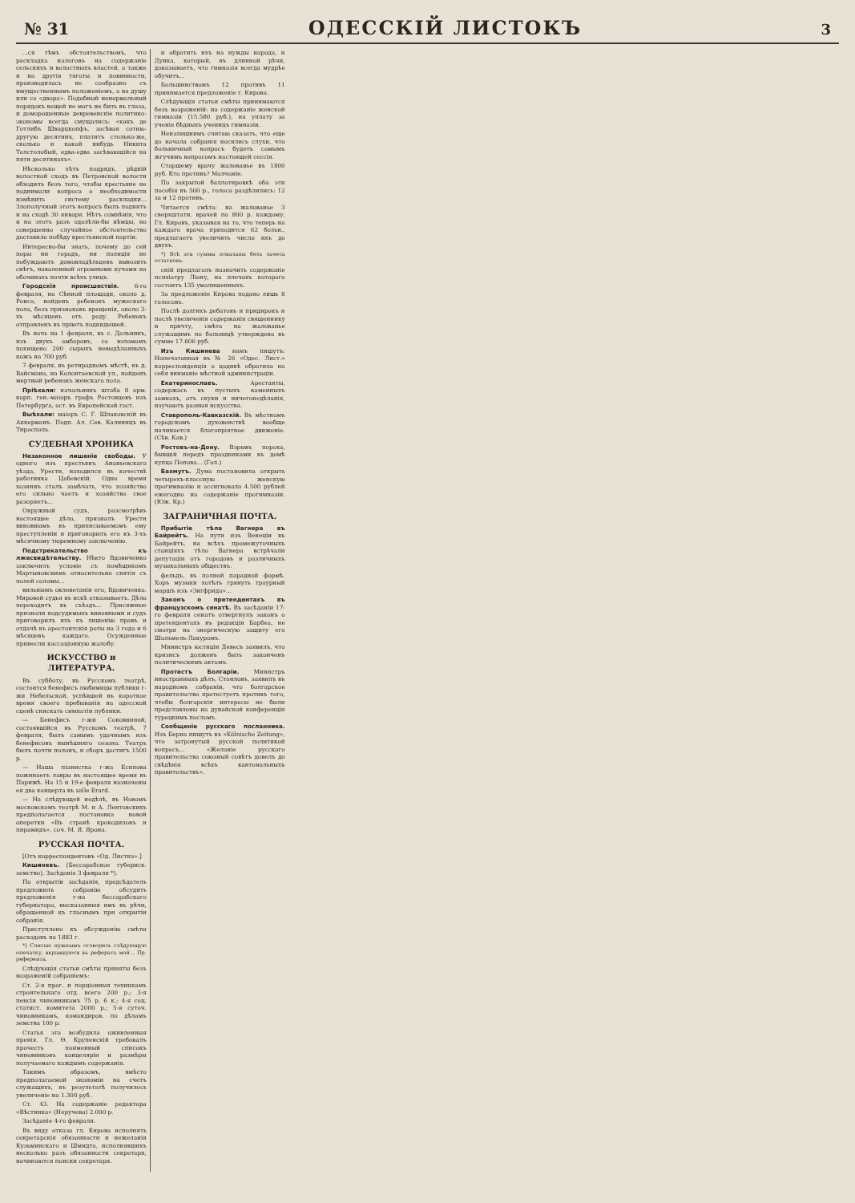№ 31 ОДЕССКІЙ ЛИСТОКЪ 3
...ся тѣмъ обстоятельствомъ, что раскладка налоговъ на содержаніе сельскихъ и волостныхъ властей, а также и на другія тяготы и повинности, производилась не сообразно съ имущественнымъ положеніемъ, а на душу или со «двора». Подобный ненормальный порядокъ вещей не могъ не бить въ глаза, и доморощенные девревенскіе политико-экономы всегда смущались: «какъ де Готлибъ Шварцкопфъ, засѣвая сотню-другую десятинъ, платитъ столько-же, сколько и какой нибудь Никита Толстолобый, едва-едва засѣвающійся на пяти десятинахъ».
Нѣсколько лѣтъ подрядъ, рѣдкій волостной сходъ въ Петровской волости обходилъ безъ того, чтобы крестьяне не поднимали вопроса о необходимости измѣнить систему раскладки... Злополучный этотъ вопросъ былъ поднятъ и на сходѣ 30 января. Нѣтъ сомнѣнія, что и на этотъ разъ одолѣли-бы нѣмцы, но совершенно случайное обстоятельство доставило побѣду крестьянской партіи.
Интересно-бы знать, почему до сей поры ни городъ, ни полиція не побуждаютъ домовладѣльцевъ вывозить снѣгъ, наваленный огромными кучами на обочинахъ почти всѣхъ улицъ.
Городскія происшествія. 6-го февраля, на Сѣнной площади, около д. Роиса, найденъ ребенокъ мужескаго пола, безъ признаковъ крещенія, около 3-хъ мѣсяцевъ отъ роду. Ребенокъ отправленъ въ пріютъ подкидышей.
Въ ночь на 1 февраля, въ с. Дальникъ, изъ двухъ амбаровъ, со взломомъ похищено 200 сырыхъ невыдѣланныхъ кожъ на 700 руб.
7 февраля, въ ретирадномъ мѣстѣ, въ д. Вайсмана, на Колонтаевской ул., найденъ мертвый ребенокъ женскаго пола.
Пріѣхали: начальникъ штаба 8 арм. корп. ген.-маіоръ графъ Ростовцевъ изъ Петербурга, ост. въ Европейской гост.
Выѣхали: маіоръ С. Г. Шпаковскій въ Аккерманъ. Подп. Ал. Сев. Калиницъ въ Тирасполь.
СУДЕБНАЯ ХРОНИКА
Незаконное лишеніе свободы. У одного изъ крестьянъ Ананьевскаго уѣзда, Урести, находился въ качествѣ работника Цобевскій. Одно время хозяинъ сталъ замѣчать, что хозяйство его сильно чаетъ и хозяйство свое разоряетъ...
Окружный судъ, разсмотрѣвъ настоящее дѣло, призналъ Урести виновнымъ въ приписываемомъ ему преступленіи и приговорилъ его къ 3-хъ мѣсячному тюремному заключенію.
Подстрекательство къ лжесвидѣтельству. Нѣкто Вдовиченко заключилъ условіе съ помѣщикомъ Мартыновскимъ относительно снятія съ полей соломы...
вильнымъ оклеветаніи его, Вдовиченко. Мировой судья въ искѣ отказываетъ. Дѣло переходитъ въ съѣздъ... Присяжные признали подсудимыхъ виновными и судъ приговорилъ ихъ къ лишенію правъ и отдачѣ въ арестантскія роты на 3 года и 6 мѣсяцевъ каждаго. Осужденные принесли кассаціонную жалобу.
ИСКУССТВО и ЛИТЕРАТУРА.
Въ субботу, въ Русскомъ театрѣ, состоится бенефисъ любимицы публики г-жи Небельской, успѣвшей въ короткое время своего пребыванія на одесской сценѣ снискать симпатіи публики.
— Бенефисъ г-жи Соковниной, состоявшійся въ Русскомъ театрѣ, 7 февраля, былъ самымъ удачнымъ изъ бенефисовъ нынѣшняго сезона. Театръ былъ почти полонъ, и сборъ достигъ 1500 р.
— Наша піанистка г-жа Есипова пожинаетъ лавры въ настоящее время въ Парижѣ. На 15 и 19-е февраля назначены ея два концерта въ salle Erard.
— На слѣдующей недѣлѣ, въ Новомъ московскомъ театрѣ М. и А. Лентовскихъ предполагается постановка новой оперетки «Въ странѣ крокодиловъ и пирамидъ», соч. М. Я. Ярона.
РУССКАЯ ПОЧТА.
[Отъ корреспондентовъ «Од. Листка».]
Кишиневъ. (Бессарабское губернск. земство). Засѣданіе 3 февраля *).
По открытіи засѣданія, предсѣдатель предложилъ собранію обсудить предложенія г-на бессарабскаго губернатора, высказанныя имъ въ рѣчи, обращенной къ гласнымъ при открытіи собранія.
Приступлено къ обсужденію смѣты расходовъ на 1883 г.
*) Считаю нужнымъ оговорить слѣдующую опечатку, вкравшуюся въ рефератъ мой... Пр. референта.
Слѣдующія статьи смѣты приняты безъ возраженій собраніемъ:
Ст. 2-я прог. и порціонныя техникамъ строительнаго отд. всего 200 р.; 3-я пенсіи чиновникамъ 75 р. 6 к.; 4-я соц. статист. комитета 2000 р.; 5-я суточ. чиновникамъ, командиров. по дѣламъ земства 100 р.
Статья эта возбудила оживленныя пренія. Гл. Ѳ. Крупенскій требовалъ прочесть поименный списокъ чиновниковъ канцеляріи и размѣры получаемаго каждымъ содержанія.
Такимъ образомъ, вмѣсто предполагаемой экономіи на счетъ служащихъ, въ результатѣ получилось увеличеніе на 1.300 руб.
Ст. 43. На содержаніе редактора «Вѣстника» (Неручева) 2.000 р.
Засѣданіе 4-го февраля.
Въ виду отказа гл. Кирова исполнять секретарскія обязанности и нежеланія Кузьминскаго и Шмидта, исполнявшихъ несколько разъ обязанности секретаря, начинаются поиски секретаря.
и обратить ихъ на нужды народа, и Дунка, который, въ длинной рѣчи, доказываетъ, что гимназія всегда мудрѣе обучитъ...
Большинствомъ 12 противъ 11 принимается предложеніе г. Кирова.
Слѣдующія статьи смѣты принимаются безъ возраженій: на содержаніе женской гимназіи (15.580 руб.), на уплату за ученіе бѣдныхъ ученицъ гимназіи.
Неизлишнимъ считаю сказать, что еще до начала собранія носились слухи, что больничный вопросъ будетъ самымъ жгучимъ вопросомъ настоящей сессіи.
Старшему врачу жалованье въ 1800 руб. Кто противъ? Молчаніе.
По закрытой баллотировкѣ оба эти пособія въ 500 р., голоса раздѣлились: 12 за и 12 противъ.
Читается смѣта: на жалованье 3 сверхштатн. врачей по 800 р. каждому. Гл. Кировъ, указывая на то, что теперь на каждаго врача приходится 62 больн., предлагаетъ увеличить число ихъ до двухъ.
*) Всѣ эти суммы показаны безъ зачета остатковъ.
сній предлагалъ назначить содержаніе психіатру Ліону, на плечахъ котораго состоитъ 135 умалишенныхъ.
За предложеніе Кирова подано лишь 8 голосовъ.
Послѣ долгихъ дебатовъ и придирокъ и послѣ увеличенія содержанія священнику и причту, смѣта на жалованье служащимъ по больницѣ утверждена въ сумме 17.606 руб.
Изъ Кишинева намъ пишутъ: Напечатанная въ № 26 «Одес. Лист.» корреспонденція о цадикѣ обратила на себя вниманіе мѣстной администраціи.
Екатеринославъ. Арестанты, содержась въ пустыхъ каменныхъ замкахъ, отъ скуки и ничегонедѣланія, изучаютъ разныя искусства.
Ставрополь-Кавказскій. Въ мѣстномъ городскомъ духовенствѣ вообще начинается благопріятное движеніе. (Сѣв. Кав.)
Ростовъ-на-Дону. Взрывъ пороха, бывшій передъ праздниками въ домѣ купца Попова... (Гол.)
Бахмутъ. Дума постановила открыть четырехъ-классную женскую прогимназію и ассигновала 4.500 рублей ежегодно на содержаніе прогимназіи. (Юж. Кр.)
ЗАГРАНИЧНАЯ ПОЧТА.
Прибытіе тѣла Вагнера въ Байрейтъ. На пути изъ Венеціи въ Байрейтъ, на всѣхъ промежуточныхъ станціяхъ тѣло Вагнера встрѣчали депутаціи отъ городовъ и различныхъ музыкальныхъ обществъ.
фельдъ, въ полной парадной формѣ. Хоръ музыки хотѣлъ грянуть траурный маршъ изъ «Зигфрида»...
Законъ о претендентахъ въ французскомъ сенатѣ. Въ засѣданіи 17-го февраля сенатъ отвергнулъ законъ о претендентахъ въ редакціи Барбеа, не смотря на энергическую защиту его Шальмель-Лакуромъ.
Министръ юстиціи Девесъ заявилъ, что кризисъ долженъ быть законченъ политическимъ актомъ.
Протестъ Болгаріи. Министръ иностранныхъ дѣлъ, Стоиловъ, заявилъ въ народномъ собраніи, что болгарское правительство протестуетъ противъ того, чтобы болгарскія интересы не были представлены на дунайской конференціи турецкимъ посломъ.
Сообщеніе русскаго посланника. Изъ Берна пишутъ въ «Kölnische Zeitung», что затронутый русской политикой вопросъ... «Желаніе русскаго правительства союзный совѣтъ довелъ до свѣдѣнія всѣхъ кантональныхъ правительствъ».